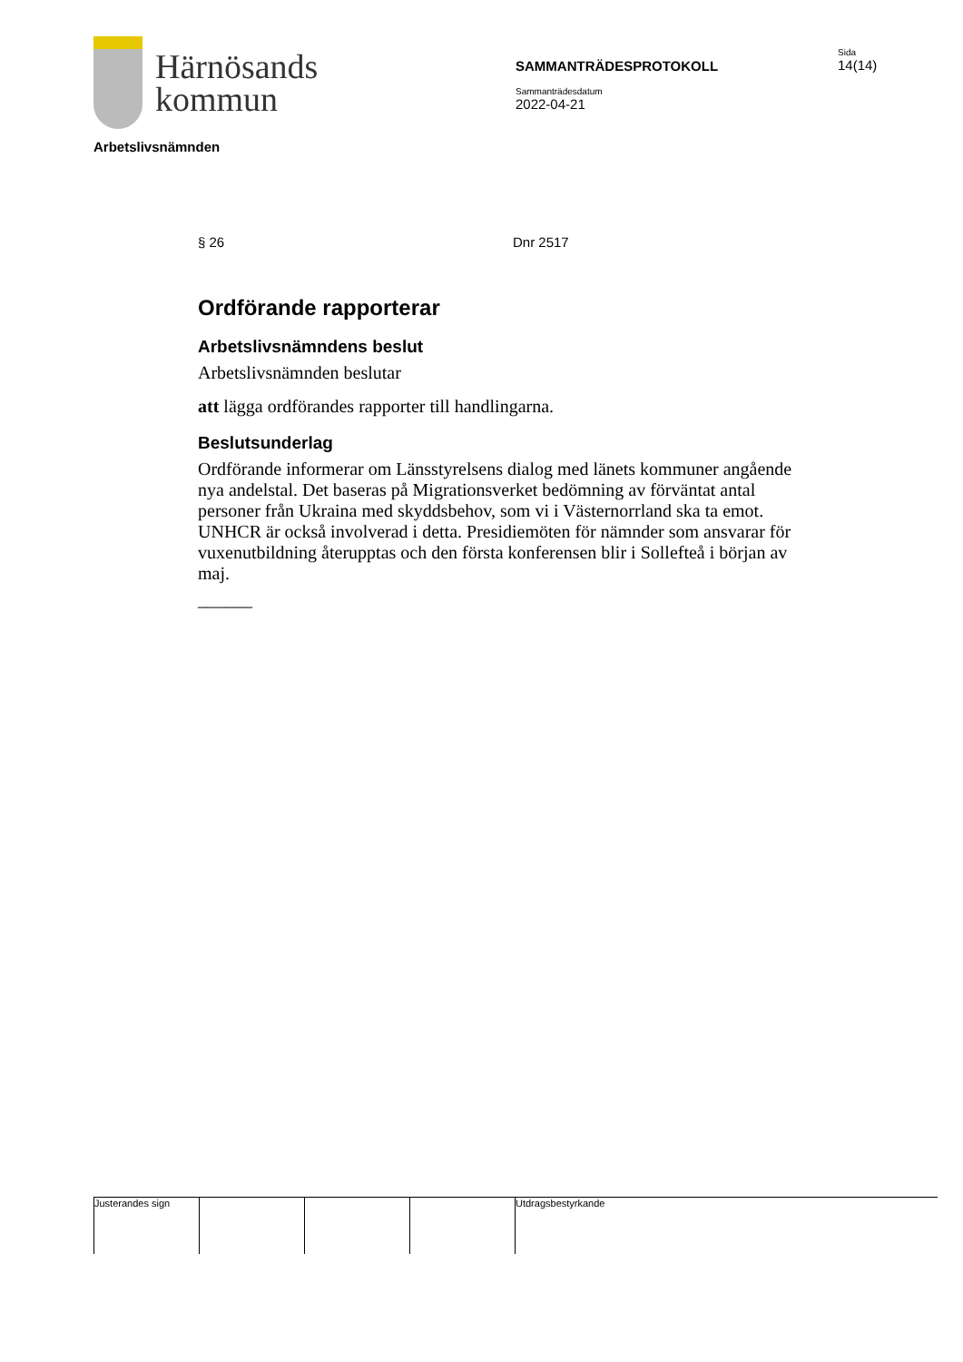Härnösands
kommun
SAMMANTRÄDESPROTOKOLL
Sammanträdesdatum
2022-04-21
Sida
14(14)
Arbetslivsnämnden
§ 26 Dnr 2517
Ordförande rapporterar
Arbetslivsnämndens beslut
Arbetslivsnämnden beslutar
att lägga ordförandes rapporter till handlingarna.
Beslutsunderlag
Ordförande informerar om Länsstyrelsens dialog med länets kommuner angående nya andelstal. Det baseras på Migrationsverket bedömning av förväntat antal personer från Ukraina med skyddsbehov, som vi i Västernorrland ska ta emot. UNHCR är också involverad i detta. Presidiemöten för nämnder som ansvarar för vuxenutbildning återupptas och den första konferensen blir i Sollefteå i början av maj.
______
Justerandes sign Utdragsbestyrkande